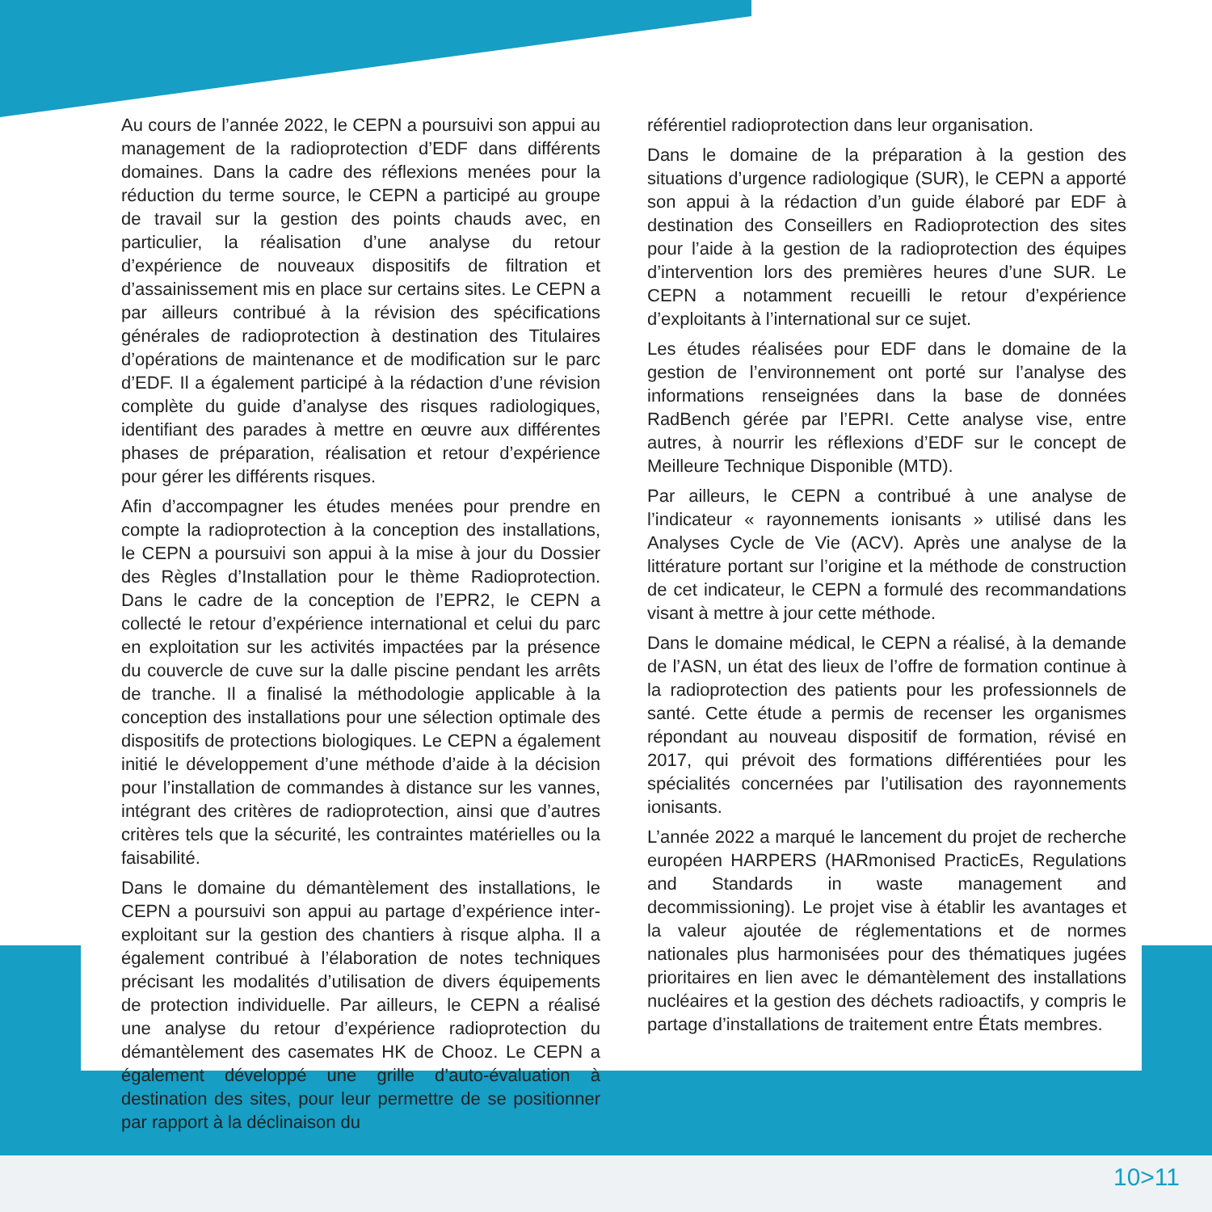Au cours de l’année 2022, le CEPN a poursuivi son appui au management de la radioprotection d’EDF dans différents domaines. Dans la cadre des réflexions menées pour la réduction du terme source, le CEPN a participé au groupe de travail sur la gestion des points chauds avec, en particulier, la réalisation d’une analyse du retour d’expérience de nouveaux dispositifs de filtration et d’assainissement mis en place sur certains sites. Le CEPN a par ailleurs contribué à la révision des spécifications générales de radioprotection à destination des Titulaires d’opérations de maintenance et de modification sur le parc d’EDF. Il a également participé à la rédaction d’une révision complète du guide d’analyse des risques radiologiques, identifiant des parades à mettre en œuvre aux différentes phases de préparation, réalisation et retour d’expérience pour gérer les différents risques.
Afin d’accompagner les études menées pour prendre en compte la radioprotection à la conception des installations, le CEPN a poursuivi son appui à la mise à jour du Dossier des Règles d’Installation pour le thème Radioprotection. Dans le cadre de la conception de l’EPR2, le CEPN a collecté le retour d’expérience international et celui du parc en exploitation sur les activités impactées par la présence du couvercle de cuve sur la dalle piscine pendant les arrêts de tranche. Il a finalisé la méthodologie applicable à la conception des installations pour une sélection optimale des dispositifs de protections biologiques. Le CEPN a également initié le développement d’une méthode d’aide à la décision pour l’installation de commandes à distance sur les vannes, intégrant des critères de radioprotection, ainsi que d’autres critères tels que la sécurité, les contraintes matérielles ou la faisabilité.
Dans le domaine du démantèlement des installations, le CEPN a poursuivi son appui au partage d’expérience inter-exploitant sur la gestion des chantiers à risque alpha. Il a également contribué à l’élaboration de notes techniques précisant les modalités d’utilisation de divers équipements de protection individuelle. Par ailleurs, le CEPN a réalisé une analyse du retour d’expérience radioprotection du démantèlement des casemates HK de Chooz. Le CEPN a également développé une grille d’auto-évaluation à destination des sites, pour leur permettre de se positionner par rapport à la déclinaison du
référentiel radioprotection dans leur organisation.
Dans le domaine de la préparation à la gestion des situations d’urgence radiologique (SUR), le CEPN a apporté son appui à la rédaction d’un guide élaboré par EDF à destination des Conseillers en Radioprotection des sites pour l’aide à la gestion de la radioprotection des équipes d’intervention lors des premières heures d’une SUR. Le CEPN a notamment recueilli le retour d’expérience d’exploitants à l’international sur ce sujet.
Les études réalisées pour EDF dans le domaine de la gestion de l’environnement ont porté sur l’analyse des informations renseignées dans la base de données RadBench gérée par l’EPRI. Cette analyse vise, entre autres, à nourrir les réflexions d’EDF sur le concept de Meilleure Technique Disponible (MTD).
Par ailleurs, le CEPN a contribué à une analyse de l’indicateur « rayonnements ionisants » utilisé dans les Analyses Cycle de Vie (ACV). Après une analyse de la littérature portant sur l’origine et la méthode de construction de cet indicateur, le CEPN a formulé des recommandations visant à mettre à jour cette méthode.
Dans le domaine médical, le CEPN a réalisé, à la demande de l’ASN, un état des lieux de l’offre de formation continue à la radioprotection des patients pour les professionnels de santé. Cette étude a permis de recenser les organismes répondant au nouveau dispositif de formation, révisé en 2017, qui prévoit des formations différentiées pour les spécialités concernées par l’utilisation des rayonnements ionisants.
L’année 2022 a marqué le lancement du projet de recherche européen HARPERS (HARmonised PracticEs, Regulations and Standards in waste management and decommissioning). Le projet vise à établir les avantages et la valeur ajoutée de réglementations et de normes nationales plus harmonisées pour des thématiques jugées prioritaires en lien avec le démantèlement des installations nucléaires et la gestion des déchets radioactifs, y compris le partage d’installations de traitement entre États membres.
10>11